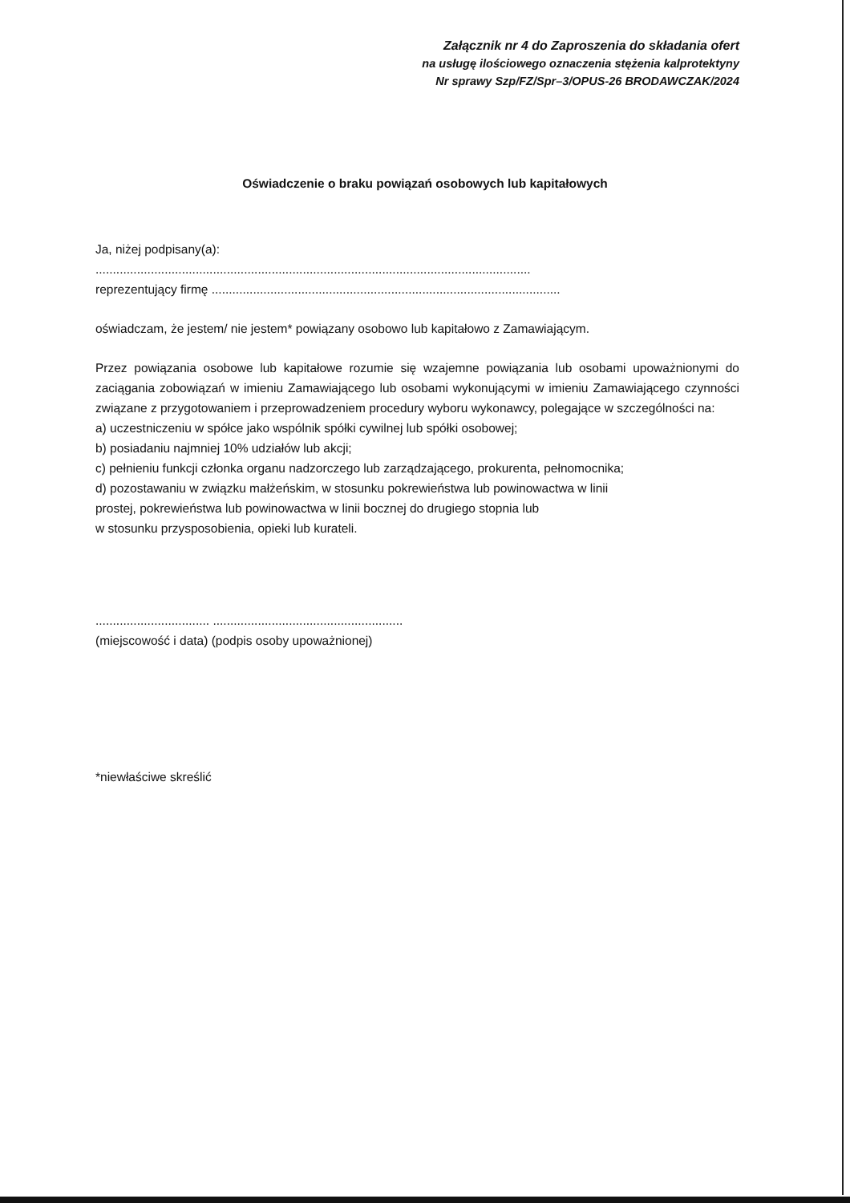Załącznik nr 4 do Zaproszenia do składania ofert
na usługę ilościowego oznaczenia stężenia kalprotektyny
Nr sprawy Szp/FZ/Spr–3/OPUS-26 BRODAWCZAK/2024
Oświadczenie o braku powiązań osobowych lub kapitałowych
Ja, niżej podpisany(a):
..............................................................................................................................
reprezentujący firmę .....................................................................................................
oświadczam, że jestem/ nie jestem* powiązany osobowo lub kapitałowo z Zamawiającym.
Przez powiązania osobowe lub kapitałowe rozumie się wzajemne powiązania lub osobami upoważnionymi do zaciągania zobowiązań w imieniu Zamawiającego lub osobami wykonującymi w imieniu Zamawiającego czynności związane z przygotowaniem i przeprowadzeniem procedury wyboru wykonawcy, polegające w szczególności na:
a) uczestniczeniu w spółce jako wspólnik spółki cywilnej lub spółki osobowej;
b) posiadaniu najmniej 10% udziałów lub akcji;
c) pełnieniu funkcji członka organu nadzorczego lub zarządzającego, prokurenta, pełnomocnika;
d) pozostawaniu w związku małżeńskim, w stosunku pokrewieństwa lub powinowactwa w linii
prostej, pokrewieństwa lub powinowactwa w linii bocznej do drugiego stopnia lub
w stosunku przysposobienia, opieki lub kurateli.
................................. .......................................................
(miejscowość i data) (podpis osoby upoważnionej)
*niewłaściwe skreślić